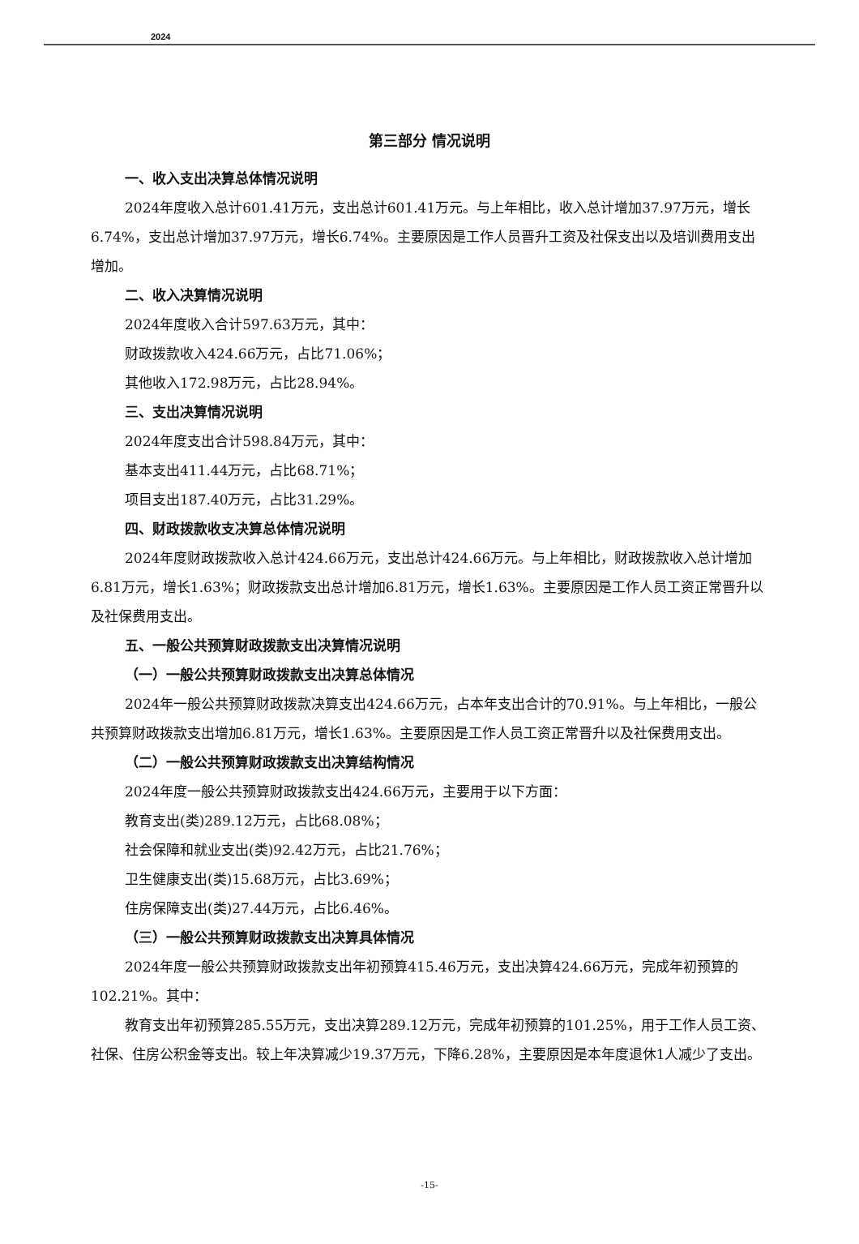2024
第三部分 情况说明
一、收入支出决算总体情况说明
2024年度收入总计601.41万元，支出总计601.41万元。与上年相比，收入总计增加37.97万元，增长6.74%，支出总计增加37.97万元，增长6.74%。主要原因是工作人员晋升工资及社保支出以及培训费用支出增加。
二、收入决算情况说明
2024年度收入合计597.63万元，其中：
财政拨款收入424.66万元，占比71.06%；
其他收入172.98万元，占比28.94%。
三、支出决算情况说明
2024年度支出合计598.84万元，其中：
基本支出411.44万元，占比68.71%；
项目支出187.40万元，占比31.29%。
四、财政拨款收支决算总体情况说明
2024年度财政拨款收入总计424.66万元，支出总计424.66万元。与上年相比，财政拨款收入总计增加6.81万元，增长1.63%；财政拨款支出总计增加6.81万元，增长1.63%。主要原因是工作人员工资正常晋升以及社保费用支出。
五、一般公共预算财政拨款支出决算情况说明
（一）一般公共预算财政拨款支出决算总体情况
2024年一般公共预算财政拨款决算支出424.66万元，占本年支出合计的70.91%。与上年相比，一般公共预算财政拨款支出增加6.81万元，增长1.63%。主要原因是工作人员工资正常晋升以及社保费用支出。
（二）一般公共预算财政拨款支出决算结构情况
2024年度一般公共预算财政拨款支出424.66万元，主要用于以下方面：
教育支出(类)289.12万元，占比68.08%；
社会保障和就业支出(类)92.42万元，占比21.76%；
卫生健康支出(类)15.68万元，占比3.69%；
住房保障支出(类)27.44万元，占比6.46%。
（三）一般公共预算财政拨款支出决算具体情况
2024年度一般公共预算财政拨款支出年初预算415.46万元，支出决算424.66万元，完成年初预算的102.21%。其中：
教育支出年初预算285.55万元，支出决算289.12万元，完成年初预算的101.25%，用于工作人员工资、社保、住房公积金等支出。较上年决算减少19.37万元，下降6.28%，主要原因是本年度退休1人减少了支出。
-15-